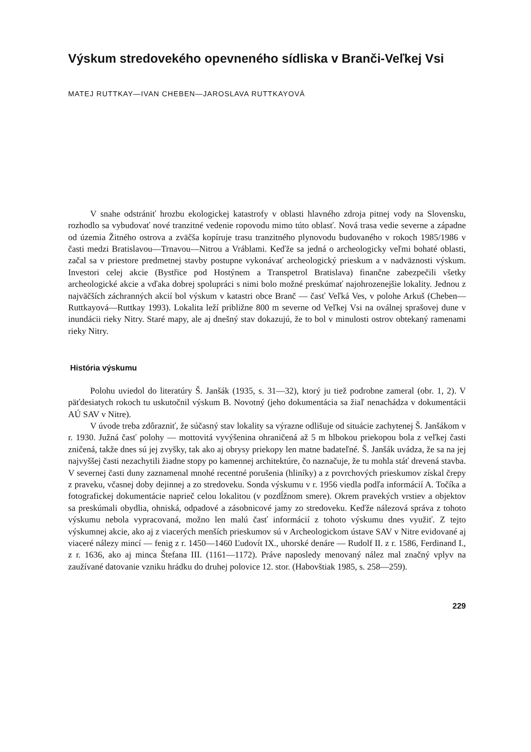Výskum stredovekého opevneného sídliska v Branči-Veľkej Vsi
MATEJ RUTTKAY—IVAN CHEBEN—JAROSLAVA RUTTKAYOVÁ
V snahe odstrániť hrozbu ekologickej katastrofy v oblasti hlavného zdroja pitnej vody na Slovensku, rozhodlo sa vybudovať nové tranzitné vedenie ropovodu mimo túto oblasť. Nová trasa vedie severne a západne od územia Žitného ostrova a zväčša kopíruje trasu tranzitného plynovodu budovaného v rokoch 1985/1986 v časti medzi Bratislavou—Trnavou—Nitrou a Vráblami. Keďže sa jedná o archeologicky veľmi bohaté oblasti, začal sa v priestore predmetnej stavby postupne vykonávať archeologický prieskum a v nadväznosti výskum. Investori celej akcie (Bystřice pod Hostýnem a Transpetrol Bratislava) finančne zabezpečili všetky archeologické akcie a vďaka dobrej spolupráci s nimi bolo možné preskúmať najohrozenejšie lokality. Jednou z najväčších záchranných akcií bol výskum v katastri obce Branč — časť Veľká Ves, v polohe Arkuš (Cheben—Ruttkayová—Ruttkay 1993). Lokalita leží približne 800 m severne od Veľkej Vsi na oválnej sprašovej dune v inundácii rieky Nitry. Staré mapy, ale aj dnešný stav dokazujú, že to bol v minulosti ostrov obtekaný ramenami rieky Nitry.
História výskumu
Polohu uviedol do literatúry Š. Janšák (1935, s. 31—32), ktorý ju tiež podrobne zameral (obr. 1, 2). V päťdesiatych rokoch tu uskutočnil výskum B. Novotný (jeho dokumentácia sa žiaľ nenachádza v dokumentácii AÚ SAV v Nitre).
V úvode treba zdôrazniť, že súčasný stav lokality sa výrazne odlišuje od situácie zachytenej Š. Janšákom v r. 1930. Južná časť polohy — mottovitá vyvýšenina ohraničená až 5 m hlbokou priekopou bola z veľkej časti zničená, takže dnes sú jej zvyšky, tak ako aj obrysy priekopy len matne badateľné. Š. Janšák uvádza, že sa na jej najvyššej časti nezachytili žiadne stopy po kamennej architektúre, čo naznačuje, že tu mohla stáť drevená stavba. V severnej časti duny zaznamenal mnohé recentné porušenia (hliníky) a z povrchových prieskumov získal črepy z praveku, včasnej doby dejinnej a zo stredoveku. Sonda výskumu v r. 1956 viedla podľa informácií A. Točíka a fotografickej dokumentácie naprieč celou lokalitou (v pozdĺžnom smere). Okrem pravekých vrstiev a objektov sa preskúmali obydlia, ohniská, odpadové a zásobnicové jamy zo stredoveku. Keďže nálezová správa z tohoto výskumu nebola vypracovaná, možno len malú časť informácií z tohoto výskumu dnes využiť. Z tejto výskumnej akcie, ako aj z viacerých menších prieskumov sú v Archeologickom ústave SAV v Nitre evidované aj viaceré nálezy mincí — fenig z r. 1450—1460 Ľudovít IX., uhorské denáre — Rudolf II. z r. 1586, Ferdinand I., z r. 1636, ako aj minca Štefana III. (1161—1172). Práve naposledy menovaný nález mal značný vplyv na zaužívané datovanie vzniku hrádku do druhej polovice 12. stor. (Habovštiak 1985, s. 258—259).
229